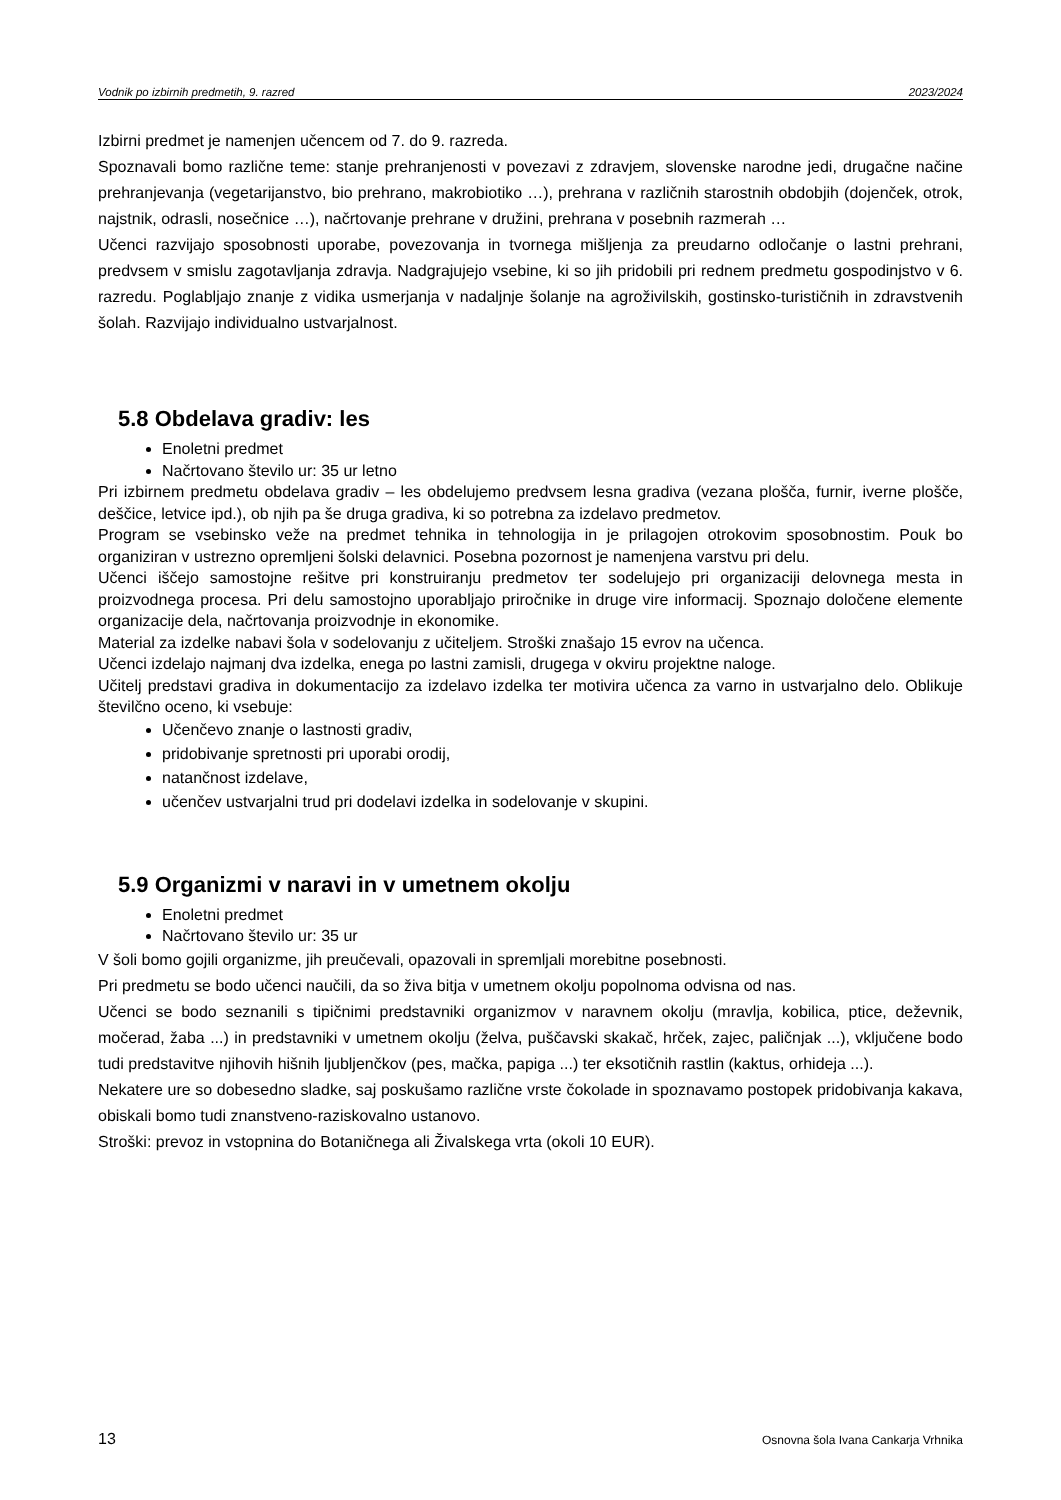Vodnik po izbirnih predmetih, 9. razred 2023/2024
Izbirni predmet je namenjen učencem od 7. do 9. razreda.
Spoznavali bomo različne teme: stanje prehranjenosti v povezavi z zdravjem, slovenske narodne jedi, drugačne načine prehranjevanja (vegetarijanstvo, bio prehrano, makrobiotiko …), prehrana v različnih starostnih obdobjih (dojenček, otrok, najstnik, odrasli, nosečnice …), načrtovanje prehrane v družini, prehrana v posebnih razmerah …
Učenci razvijajo sposobnosti uporabe, povezovanja in tvornega mišljenja za preudarno odločanje o lastni prehrani, predvsem v smislu zagotavljanja zdravja. Nadgrajujejo vsebine, ki so jih pridobili pri rednem predmetu gospodinjstvo v 6. razredu. Poglabljajo znanje z vidika usmerjanja v nadaljnje šolanje na agroživilskih, gostinsko-turističnih in zdravstvenih šolah. Razvijajo individualno ustvarjalnost.
5.8 Obdelava gradiv: les
Enoletni predmet
Načrtovano število ur: 35 ur letno
Pri izbirnem predmetu obdelava gradiv – les obdelujemo predvsem lesna gradiva (vezana plošča, furnir, iverne plošče, deščice, letvice ipd.), ob njih pa še druga gradiva, ki so potrebna za izdelavo predmetov.
Program se vsebinsko veže na predmet tehnika in tehnologija in je prilagojen otrokovim sposobnostim. Pouk bo organiziran v ustrezno opremljeni šolski delavnici. Posebna pozornost je namenjena varstvu pri delu.
Učenci iščejo samostojne rešitve pri konstruiranju predmetov ter sodelujejo pri organizaciji delovnega mesta in proizvodnega procesa. Pri delu samostojno uporabljajo priročnike in druge vire informacij. Spoznajo določene elemente organizacije dela, načrtovanja proizvodnje in ekonomike.
Material za izdelke nabavi šola v sodelovanju z učiteljem. Stroški znašajo 15 evrov na učenca.
Učenci izdelajo najmanj dva izdelka, enega po lastni zamisli, drugega v okviru projektne naloge.
Učitelj predstavi gradiva in dokumentacijo za izdelavo izdelka ter motivira učenca za varno in ustvarjalno delo. Oblikuje številčno oceno, ki vsebuje:
Učenčevo znanje o lastnosti gradiv,
pridobivanje spretnosti pri uporabi orodij,
natančnost izdelave,
učenčev ustvarjalni trud pri dodelavi izdelka in sodelovanje v skupini.
5.9 Organizmi v naravi in v umetnem okolju
Enoletni predmet
Načrtovano število ur: 35 ur
V šoli bomo gojili organizme, jih preučevali, opazovali in spremljali morebitne posebnosti.
Pri predmetu se bodo učenci naučili, da so živa bitja v umetnem okolju popolnoma odvisna od nas.
Učenci se bodo seznanili s tipičnimi predstavniki organizmov v naravnem okolju (mravlja, kobilica, ptice, deževnik, močerad, žaba ...) in predstavniki v umetnem okolju (želva, puščavski skakač, hrček, zajec, paličnjak ...), vključene bodo tudi predstavitve njihovih hišnih ljubljenčkov (pes, mačka, papiga ...) ter eksotičnih rastlin (kaktus, orhideja ...).
Nekatere ure so dobesedno sladke, saj poskušamo različne vrste čokolade in spoznavamo postopek pridobivanja kakava, obiskali bomo tudi znanstveno-raziskovalno ustanovo.
Stroški: prevoz in vstopnina do Botaničnega ali Živalskega vrta (okoli 10 EUR).
13 Osnovna šola Ivana Cankarja Vrhnika